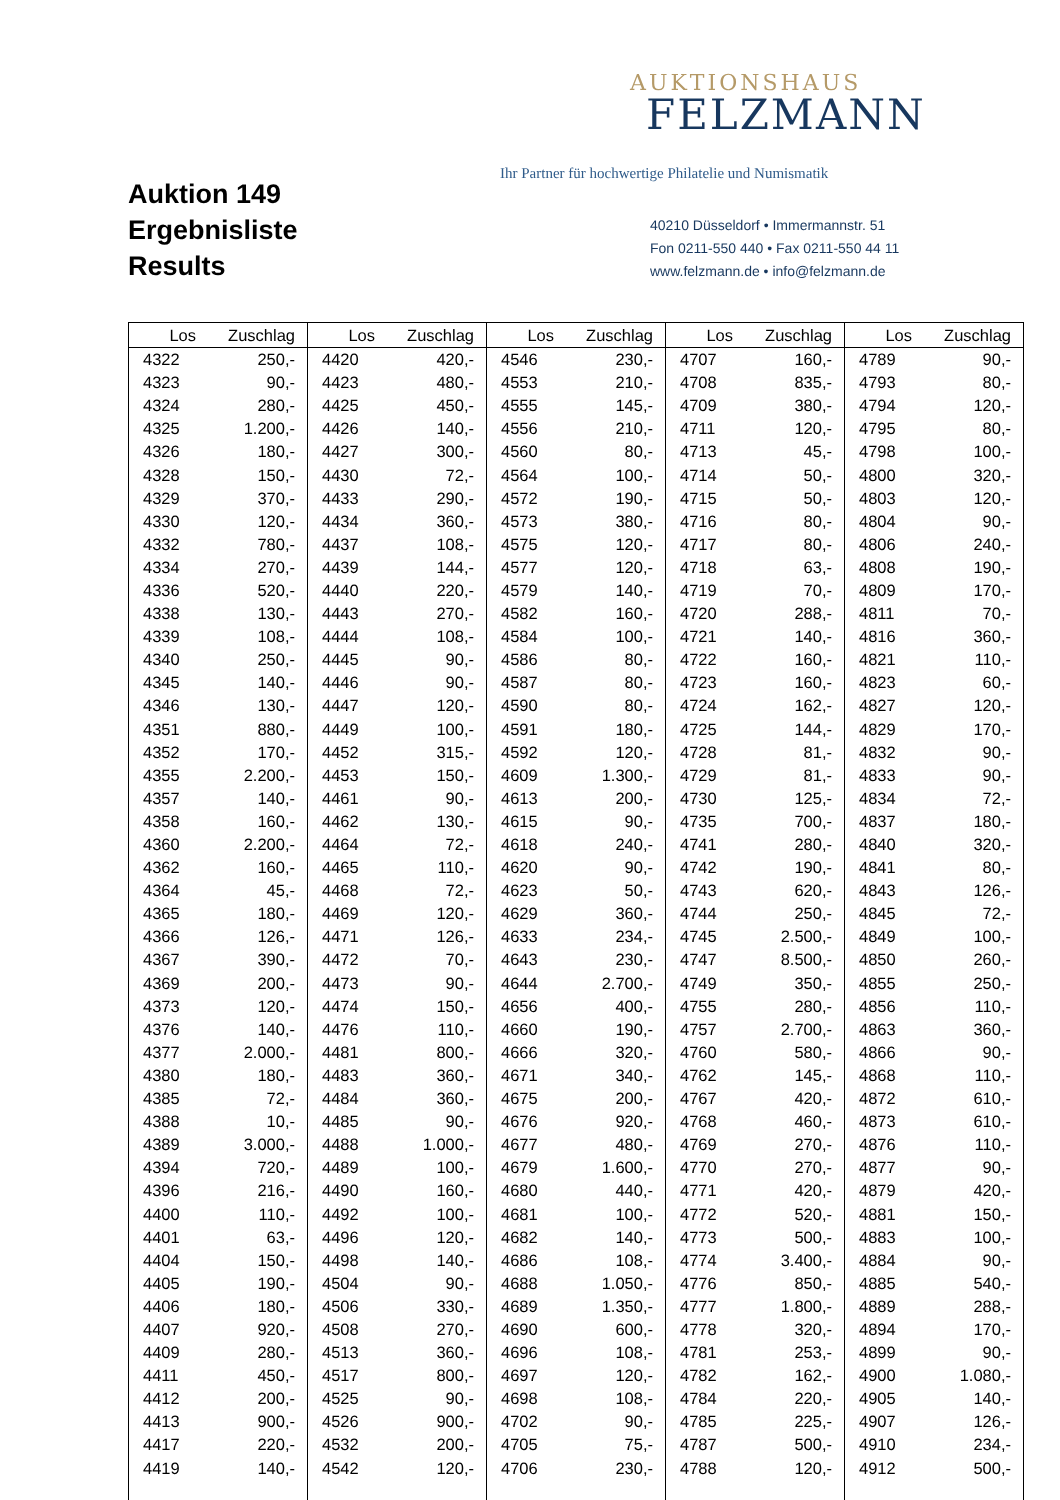Auktion 149
Ergebnisliste
Results
AUKTIONSHAUS
FELZMANN
Ihr Partner für hochwertige Philatelie und Numismatik
40210 Düsseldorf • Immermannstr. 51
Fon 0211-550 440 • Fax 0211-550 44 11
www.felzmann.de • info@felzmann.de
| Los | Zuschlag | Los | Zuschlag | Los | Zuschlag | Los | Zuschlag | Los | Zuschlag |
| --- | --- | --- | --- | --- | --- | --- | --- | --- | --- |
| 4322 | 250,- | 4420 | 420,- | 4546 | 230,- | 4707 | 160,- | 4789 | 90,- |
| 4323 | 90,- | 4423 | 480,- | 4553 | 210,- | 4708 | 835,- | 4793 | 80,- |
| 4324 | 280,- | 4425 | 450,- | 4555 | 145,- | 4709 | 380,- | 4794 | 120,- |
| 4325 | 1.200,- | 4426 | 140,- | 4556 | 210,- | 4711 | 120,- | 4795 | 80,- |
| 4326 | 180,- | 4427 | 300,- | 4560 | 80,- | 4713 | 45,- | 4798 | 100,- |
| 4328 | 150,- | 4430 | 72,- | 4564 | 100,- | 4714 | 50,- | 4800 | 320,- |
| 4329 | 370,- | 4433 | 290,- | 4572 | 190,- | 4715 | 50,- | 4803 | 120,- |
| 4330 | 120,- | 4434 | 360,- | 4573 | 380,- | 4716 | 80,- | 4804 | 90,- |
| 4332 | 780,- | 4437 | 108,- | 4575 | 120,- | 4717 | 80,- | 4806 | 240,- |
| 4334 | 270,- | 4439 | 144,- | 4577 | 120,- | 4718 | 63,- | 4808 | 190,- |
| 4336 | 520,- | 4440 | 220,- | 4579 | 140,- | 4719 | 70,- | 4809 | 170,- |
| 4338 | 130,- | 4443 | 270,- | 4582 | 160,- | 4720 | 288,- | 4811 | 70,- |
| 4339 | 108,- | 4444 | 108,- | 4584 | 100,- | 4721 | 140,- | 4816 | 360,- |
| 4340 | 250,- | 4445 | 90,- | 4586 | 80,- | 4722 | 160,- | 4821 | 110,- |
| 4345 | 140,- | 4446 | 90,- | 4587 | 80,- | 4723 | 160,- | 4823 | 60,- |
| 4346 | 130,- | 4447 | 120,- | 4590 | 80,- | 4724 | 162,- | 4827 | 120,- |
| 4351 | 880,- | 4449 | 100,- | 4591 | 180,- | 4725 | 144,- | 4829 | 170,- |
| 4352 | 170,- | 4452 | 315,- | 4592 | 120,- | 4728 | 81,- | 4832 | 90,- |
| 4355 | 2.200,- | 4453 | 150,- | 4609 | 1.300,- | 4729 | 81,- | 4833 | 90,- |
| 4357 | 140,- | 4461 | 90,- | 4613 | 200,- | 4730 | 125,- | 4834 | 72,- |
| 4358 | 160,- | 4462 | 130,- | 4615 | 90,- | 4735 | 700,- | 4837 | 180,- |
| 4360 | 2.200,- | 4464 | 72,- | 4618 | 240,- | 4741 | 280,- | 4840 | 320,- |
| 4362 | 160,- | 4465 | 110,- | 4620 | 90,- | 4742 | 190,- | 4841 | 80,- |
| 4364 | 45,- | 4468 | 72,- | 4623 | 50,- | 4743 | 620,- | 4843 | 126,- |
| 4365 | 180,- | 4469 | 120,- | 4629 | 360,- | 4744 | 250,- | 4845 | 72,- |
| 4366 | 126,- | 4471 | 126,- | 4633 | 234,- | 4745 | 2.500,- | 4849 | 100,- |
| 4367 | 390,- | 4472 | 70,- | 4643 | 230,- | 4747 | 8.500,- | 4850 | 260,- |
| 4369 | 200,- | 4473 | 90,- | 4644 | 2.700,- | 4749 | 350,- | 4855 | 250,- |
| 4373 | 120,- | 4474 | 150,- | 4656 | 400,- | 4755 | 280,- | 4856 | 110,- |
| 4376 | 140,- | 4476 | 110,- | 4660 | 190,- | 4757 | 2.700,- | 4863 | 360,- |
| 4377 | 2.000,- | 4481 | 800,- | 4666 | 320,- | 4760 | 580,- | 4866 | 90,- |
| 4380 | 180,- | 4483 | 360,- | 4671 | 340,- | 4762 | 145,- | 4868 | 110,- |
| 4385 | 72,- | 4484 | 360,- | 4675 | 200,- | 4767 | 420,- | 4872 | 610,- |
| 4388 | 10,- | 4485 | 90,- | 4676 | 920,- | 4768 | 460,- | 4873 | 610,- |
| 4389 | 3.000,- | 4488 | 1.000,- | 4677 | 480,- | 4769 | 270,- | 4876 | 110,- |
| 4394 | 720,- | 4489 | 100,- | 4679 | 1.600,- | 4770 | 270,- | 4877 | 90,- |
| 4396 | 216,- | 4490 | 160,- | 4680 | 440,- | 4771 | 420,- | 4879 | 420,- |
| 4400 | 110,- | 4492 | 100,- | 4681 | 100,- | 4772 | 520,- | 4881 | 150,- |
| 4401 | 63,- | 4496 | 120,- | 4682 | 140,- | 4773 | 500,- | 4883 | 100,- |
| 4404 | 150,- | 4498 | 140,- | 4686 | 108,- | 4774 | 3.400,- | 4884 | 90,- |
| 4405 | 190,- | 4504 | 90,- | 4688 | 1.050,- | 4776 | 850,- | 4885 | 540,- |
| 4406 | 180,- | 4506 | 330,- | 4689 | 1.350,- | 4777 | 1.800,- | 4889 | 288,- |
| 4407 | 920,- | 4508 | 270,- | 4690 | 600,- | 4778 | 320,- | 4894 | 170,- |
| 4409 | 280,- | 4513 | 360,- | 4696 | 108,- | 4781 | 253,- | 4899 | 90,- |
| 4411 | 450,- | 4517 | 800,- | 4697 | 120,- | 4782 | 162,- | 4900 | 1.080,- |
| 4412 | 200,- | 4525 | 90,- | 4698 | 108,- | 4784 | 220,- | 4905 | 140,- |
| 4413 | 900,- | 4526 | 900,- | 4702 | 90,- | 4785 | 225,- | 4907 | 126,- |
| 4417 | 220,- | 4532 | 200,- | 4705 | 75,- | 4787 | 500,- | 4910 | 234,- |
| 4419 | 140,- | 4542 | 120,- | 4706 | 230,- | 4788 | 120,- | 4912 | 500,- |